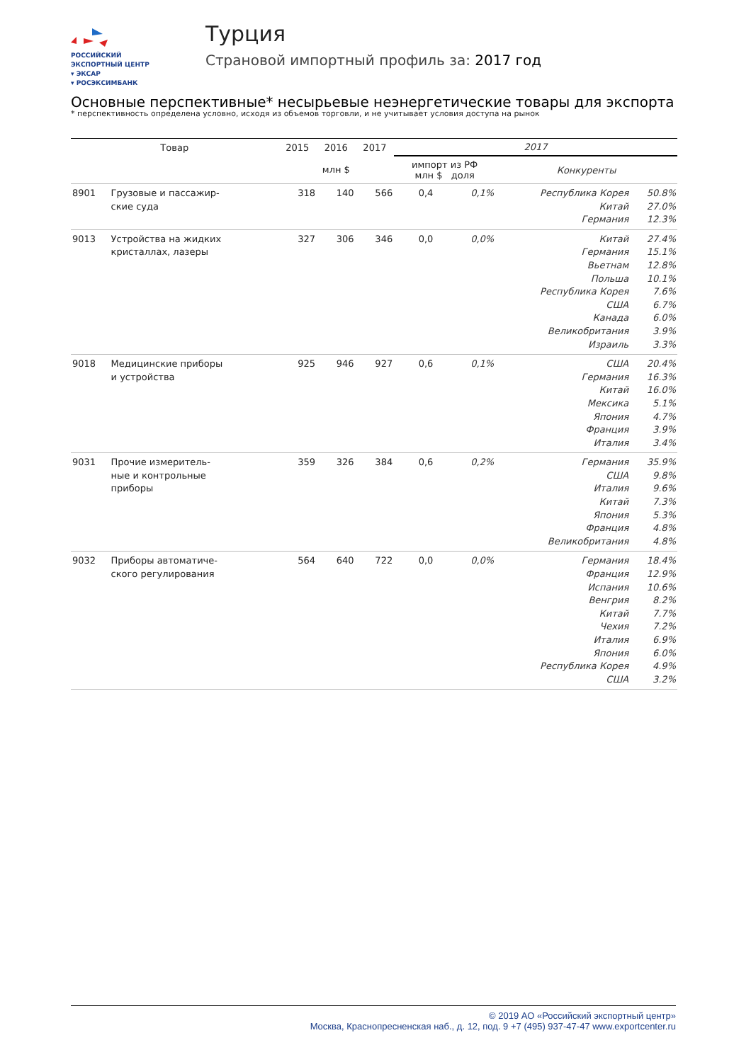РОССИЙСКИЙ
ЭКСПОРТНЫЙ ЦЕНТР
▾ ЭКСАР
▾ РОСЭКСИМБАНК
Турция
Страновой импортный профиль за: 2017 год
Основные перспективные* несырьевые неэнергетические товары для экспорта
* перспективность определена условно, исходя из объемов торговли, и не учитывает условия доступа на рынок
| Товар | | 2015 | 2016 | 2017 | 2017 | | | |
| --- | --- | --- | --- | --- | --- | --- | --- | --- |
| | | млн $ | | | импорт из РФ млн $ доля | | Конкуренты | |
| 8901 | Грузовые и пассажир- ские суда | 318 | 140 | 566 | 0,4 | 0,1% | Республика Корея Китай Германия | 50.8% 27.0% 12.3% |
| 9013 | Устройства на жидких кристаллах, лазеры | 327 | 306 | 346 | 0,0 | 0,0% | Китай Германия Вьетнам Польша Республика Корея США Канада Великобритания Израиль | 27.4% 15.1% 12.8% 10.1% 7.6% 6.7% 6.0% 3.9% 3.3% |
| 9018 | Медицинские приборы и устройства | 925 | 946 | 927 | 0,6 | 0,1% | США Германия Китай Мексика Япония Франция Италия | 20.4% 16.3% 16.0% 5.1% 4.7% 3.9% 3.4% |
| 9031 | Прочие измеритель- ные и контрольные приборы | 359 | 326 | 384 | 0,6 | 0,2% | Германия США Италия Китай Япония Франция Великобритания | 35.9% 9.8% 9.6% 7.3% 5.3% 4.8% 4.8% |
| 9032 | Приборы автоматиче- ского регулирования | 564 | 640 | 722 | 0,0 | 0,0% | Германия Франция Испания Венгрия Китай Чехия Италия Япония Республика Корея США | 18.4% 12.9% 10.6% 8.2% 7.7% 7.2% 6.9% 6.0% 4.9% 3.2% |
© 2019 АО «Российский экспортный центр»
Москва, Краснопресненская наб., д. 12, под. 9 +7 (495) 937-47-47 www.exportcenter.ru